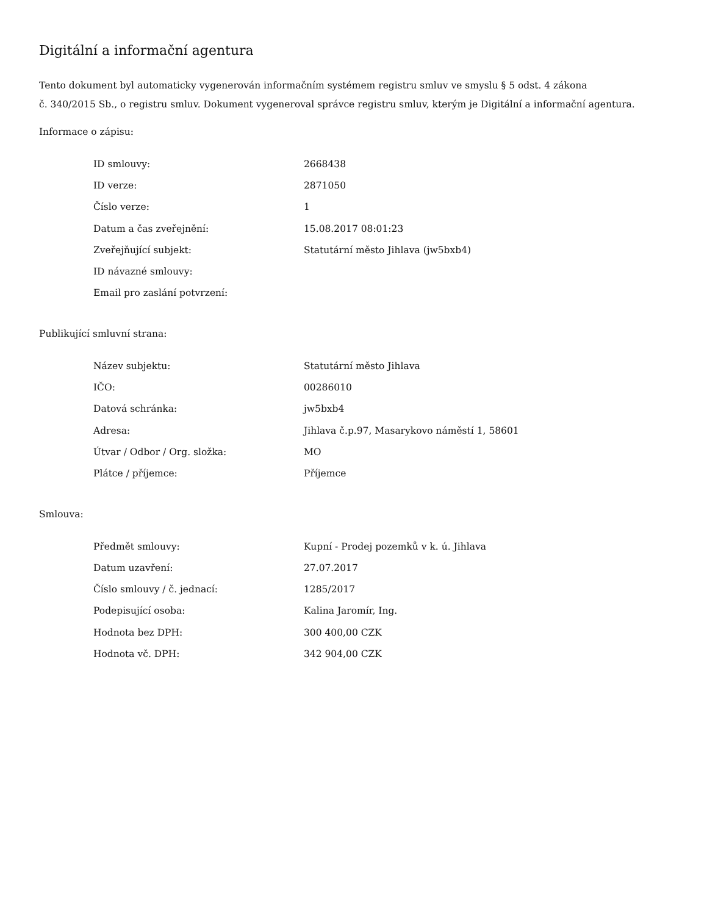Digitální a informační agentura
Tento dokument byl automaticky vygenerován informačním systémem registru smluv ve smyslu § 5 odst. 4 zákona
č. 340/2015 Sb., o registru smluv. Dokument vygeneroval správce registru smluv, kterým je Digitální a informační agentura.
Informace o zápisu:
| ID smlouvy: | 2668438 |
| ID verze: | 2871050 |
| Číslo verze: | 1 |
| Datum a čas zveřejnění: | 15.08.2017 08:01:23 |
| Zveřejňující subjekt: | Statutární město Jihlava (jw5bxb4) |
| ID návazné smlouvy: | |
| Email pro zaslání potvrzení: | |
Publikující smluvní strana:
| Název subjektu: | Statutární město Jihlava |
| IČO: | 00286010 |
| Datová schránka: | jw5bxb4 |
| Adresa: | Jihlava č.p.97, Masarykovo náměstí 1, 58601 |
| Útvar / Odbor / Org. složka: | MO |
| Plátce / příjemce: | Příjemce |
Smlouva:
| Předmět smlouvy: | Kupní - Prodej pozemků v k. ú. Jihlava |
| Datum uzavření: | 27.07.2017 |
| Číslo smlouvy / č. jednací: | 1285/2017 |
| Podepisující osoba: | Kalina Jaromír, Ing. |
| Hodnota bez DPH: | 300 400,00 CZK |
| Hodnota vč. DPH: | 342 904,00 CZK |